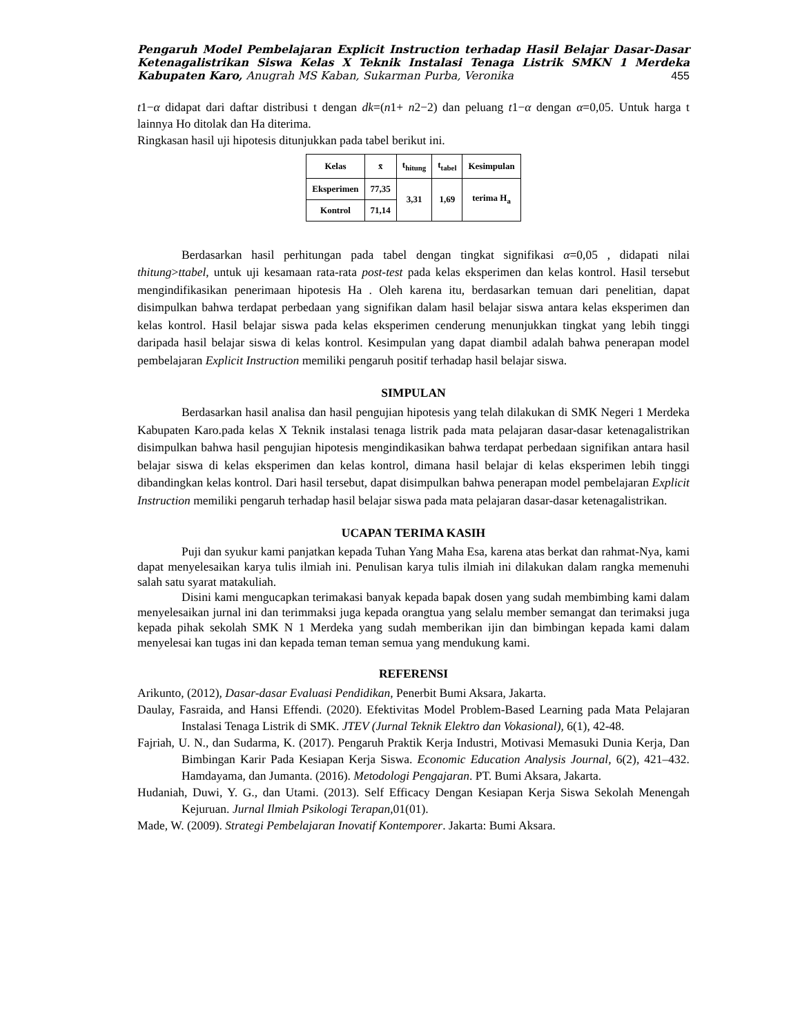Pengaruh Model Pembelajaran Explicit Instruction terhadap Hasil Belajar Dasar-Dasar Ketenagalistrikan Siswa Kelas X Teknik Instalasi Tenaga Listrik SMKN 1 Merdeka Kabupaten Karo, Anugrah MS Kaban, Sukarman Purba, Veronika 455
t1−α didapat dari daftar distribusi t dengan dk=(n1+ n2−2) dan peluang t1−α dengan α=0,05. Untuk harga t lainnya Ho ditolak dan Ha diterima.
Ringkasan hasil uji hipotesis ditunjukkan pada tabel berikut ini.
| Kelas | x̄ | t<sub>hitung</sub> | t<sub>tabel</sub> | Kesimpulan |
| --- | --- | --- | --- | --- |
| Eksperimen | 77,35 | 3,31 | 1,69 | terima H<sub>a</sub> |
| Kontrol | 71,14 | | | |
Berdasarkan hasil perhitungan pada tabel dengan tingkat signifikasi α=0,05 , didapati nilai thitung>ttabel, untuk uji kesamaan rata-rata post-test pada kelas eksperimen dan kelas kontrol. Hasil tersebut mengindifikasikan penerimaan hipotesis Ha . Oleh karena itu, berdasarkan temuan dari penelitian, dapat disimpulkan bahwa terdapat perbedaan yang signifikan dalam hasil belajar siswa antara kelas eksperimen dan kelas kontrol. Hasil belajar siswa pada kelas eksperimen cenderung menunjukkan tingkat yang lebih tinggi daripada hasil belajar siswa di kelas kontrol. Kesimpulan yang dapat diambil adalah bahwa penerapan model pembelajaran Explicit Instruction memiliki pengaruh positif terhadap hasil belajar siswa.
SIMPULAN
Berdasarkan hasil analisa dan hasil pengujian hipotesis yang telah dilakukan di SMK Negeri 1 Merdeka Kabupaten Karo.pada kelas X Teknik instalasi tenaga listrik pada mata pelajaran dasar-dasar ketenagalistrikan disimpulkan bahwa hasil pengujian hipotesis mengindikasikan bahwa terdapat perbedaan signifikan antara hasil belajar siswa di kelas eksperimen dan kelas kontrol, dimana hasil belajar di kelas eksperimen lebih tinggi dibandingkan kelas kontrol. Dari hasil tersebut, dapat disimpulkan bahwa penerapan model pembelajaran Explicit Instruction memiliki pengaruh terhadap hasil belajar siswa pada mata pelajaran dasar-dasar ketenagalistrikan.
UCAPAN TERIMA KASIH
Puji dan syukur kami panjatkan kepada Tuhan Yang Maha Esa, karena atas berkat dan rahmat-Nya, kami dapat menyelesaikan karya tulis ilmiah ini. Penulisan karya tulis ilmiah ini dilakukan dalam rangka memenuhi salah satu syarat matakuliah.
Disini kami mengucapkan terimakasi banyak kepada bapak dosen yang sudah membimbing kami dalam menyelesaikan jurnal ini dan terimmaksi juga kepada orangtua yang selalu member semangat dan terimaksi juga kepada pihak sekolah SMK N 1 Merdeka yang sudah memberikan ijin dan bimbingan kepada kami dalam menyelesai kan tugas ini dan kepada teman teman semua yang mendukung kami.
REFERENSI
Arikunto, (2012), Dasar-dasar Evaluasi Pendidikan, Penerbit Bumi Aksara, Jakarta.
Daulay, Fasraida, and Hansi Effendi. (2020). Efektivitas Model Problem-Based Learning pada Mata Pelajaran Instalasi Tenaga Listrik di SMK. JTEV (Jurnal Teknik Elektro dan Vokasional), 6(1), 42-48.
Fajriah, U. N., dan Sudarma, K. (2017). Pengaruh Praktik Kerja Industri, Motivasi Memasuki Dunia Kerja, Dan Bimbingan Karir Pada Kesiapan Kerja Siswa. Economic Education Analysis Journal, 6(2), 421–432. Hamdayama, dan Jumanta. (2016). Metodologi Pengajaran. PT. Bumi Aksara, Jakarta.
Hudaniah, Duwi, Y. G., dan Utami. (2013). Self Efficacy Dengan Kesiapan Kerja Siswa Sekolah Menengah Kejuruan. Jurnal Ilmiah Psikologi Terapan,01(01).
Made, W. (2009). Strategi Pembelajaran Inovatif Kontemporer. Jakarta: Bumi Aksara.